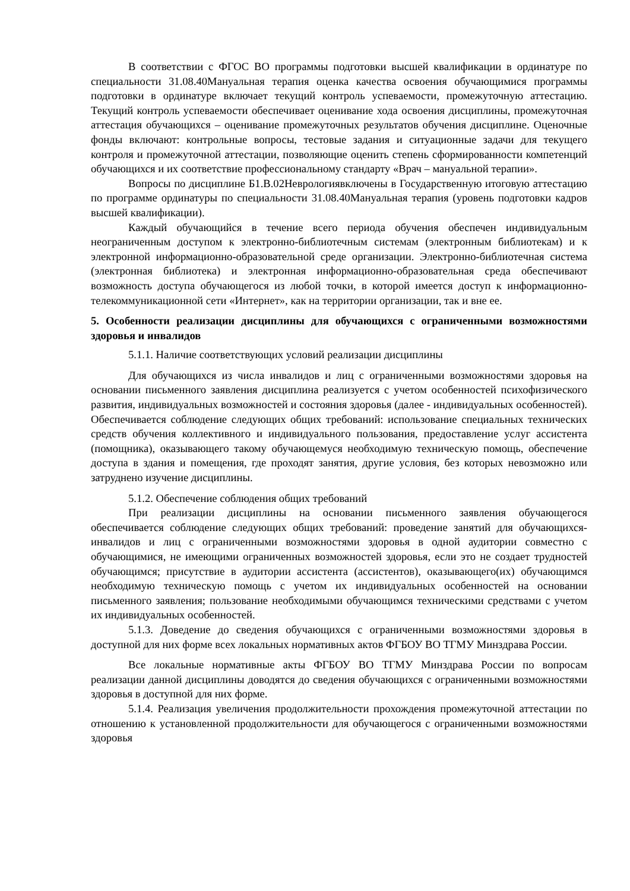В соответствии с ФГОС ВО программы подготовки высшей квалификации в ординатуре по специальности 31.08.40Мануальная терапия оценка качества освоения обучающимися программы подготовки в ординатуре включает текущий контроль успеваемости, промежуточную аттестацию. Текущий контроль успеваемости обеспечивает оценивание хода освоения дисциплины, промежуточная аттестация обучающихся – оценивание промежуточных результатов обучения дисциплине. Оценочные фонды включают: контрольные вопросы, тестовые задания и ситуационные задачи для текущего контроля и промежуточной аттестации, позволяющие оценить степень сформированности компетенций обучающихся и их соответствие профессиональному стандарту «Врач – мануальной терапии».
Вопросы по дисциплине Б1.В.02Неврологиявключены в Государственную итоговую аттестацию по программе ординатуры по специальности 31.08.40Мануальная терапия (уровень подготовки кадров высшей квалификации).
Каждый обучающийся в течение всего периода обучения обеспечен индивидуальным неограниченным доступом к электронно-библиотечным системам (электронным библиотекам) и к электронной информационно-образовательной среде организации. Электронно-библиотечная система (электронная библиотека) и электронная информационно-образовательная среда обеспечивают возможность доступа обучающегося из любой точки, в которой имеется доступ к информационно-телекоммуникационной сети «Интернет», как на территории организации, так и вне ее.
5. Особенности реализации дисциплины для обучающихся с ограниченными возможностями здоровья и инвалидов
5.1.1. Наличие соответствующих условий реализации дисциплины
Для обучающихся из числа инвалидов и лиц с ограниченными возможностями здоровья на основании письменного заявления дисциплина реализуется с учетом особенностей психофизического развития, индивидуальных возможностей и состояния здоровья (далее - индивидуальных особенностей). Обеспечивается соблюдение следующих общих требований: использование специальных технических средств обучения коллективного и индивидуального пользования, предоставление услуг ассистента (помощника), оказывающего такому обучающемуся необходимую техническую помощь, обеспечение доступа в здания и помещения, где проходят занятия, другие условия, без которых невозможно или затруднено изучение дисциплины.
5.1.2. Обеспечение соблюдения общих требований
При реализации дисциплины на основании письменного заявления обучающегося обеспечивается соблюдение следующих общих требований: проведение занятий для обучающихся-инвалидов и лиц с ограниченными возможностями здоровья в одной аудитории совместно с обучающимися, не имеющими ограниченных возможностей здоровья, если это не создает трудностей обучающимся; присутствие в аудитории ассистента (ассистентов), оказывающего(их) обучающимся необходимую техническую помощь с учетом их индивидуальных особенностей на основании письменного заявления; пользование необходимыми обучающимся техническими средствами с учетом их индивидуальных особенностей.
5.1.3. Доведение до сведения обучающихся с ограниченными возможностями здоровья в доступной для них форме всех локальных нормативных актов ФГБОУ ВО ТГМУ Минздрава России.
Все локальные нормативные акты ФГБОУ ВО ТГМУ Минздрава России по вопросам реализации данной дисциплины доводятся до сведения обучающихся с ограниченными возможностями здоровья в доступной для них форме.
5.1.4. Реализация увеличения продолжительности прохождения промежуточной аттестации по отношению к установленной продолжительности для обучающегося с ограниченными возможностями здоровья